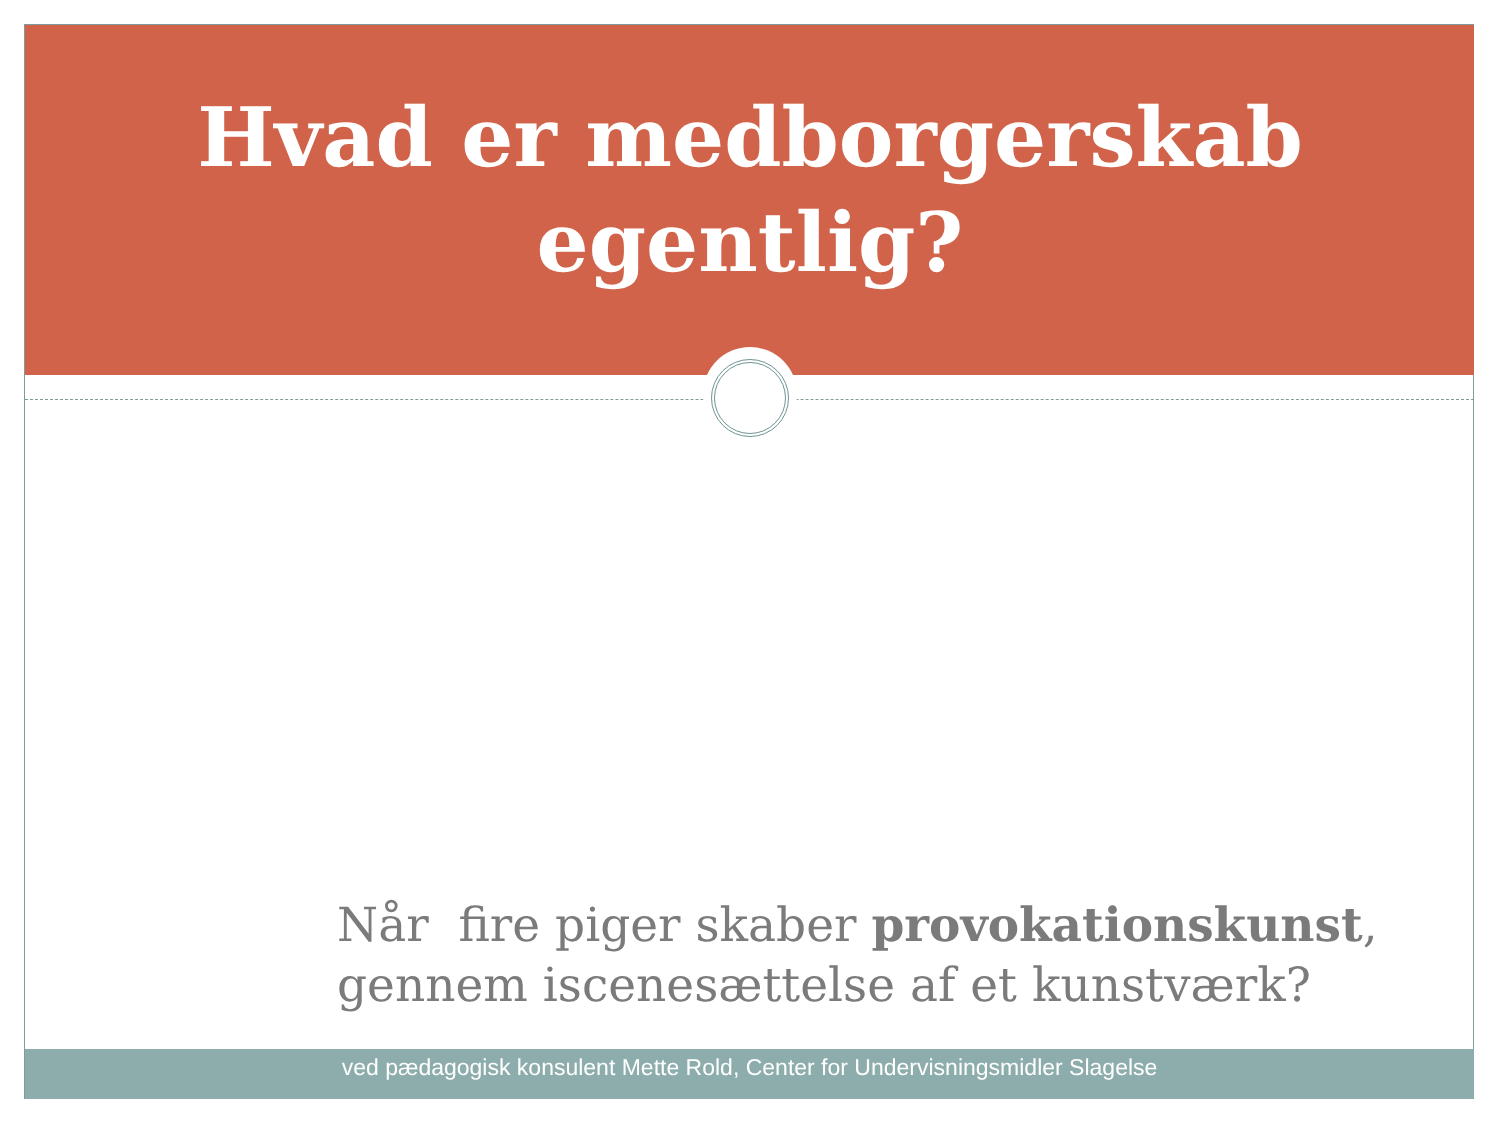Hvad er medborgerskab
egentlig?
Når fire piger skaber provokationskunst,
gennem iscenesættelse af et kunstværk?
ved pædagogisk konsulent Mette Rold, Center for Undervisningsmidler Slagelse